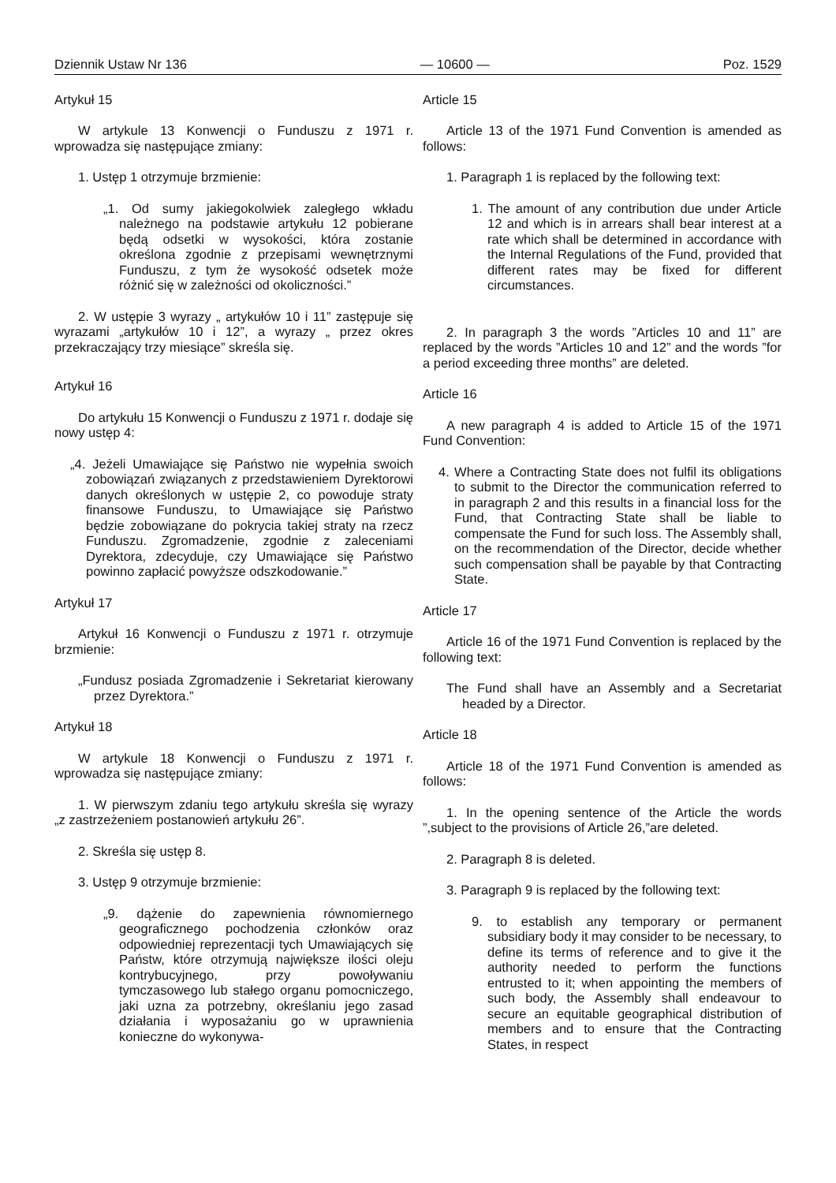Dziennik Ustaw Nr 136 — 10600 — Poz. 1529
Artykuł 15
W artykule 13 Konwencji o Funduszu z 1971 r. wprowadza się następujące zmiany:
1. Ustęp 1 otrzymuje brzmienie:
„1. Od sumy jakiegokolwiek zaległego wkładu należnego na podstawie artykułu 12 pobierane będą odsetki w wysokości, która zostanie określona zgodnie z przepisami wewnętrznymi Funduszu, z tym że wysokość odsetek może różnić się w zależności od okoliczności.”
2. W ustępie 3 wyrazy „ artykułów 10 i 11” zastępuje się wyrazami „artykułów 10 i 12”, a wyrazy „ przez okres przekraczający trzy miesiące” skreśla się.
Artykuł 16
Do artykułu 15 Konwencji o Funduszu z 1971 r. dodaje się nowy ustęp 4:
„4. Jeżeli Umawiające się Państwo nie wypełnia swoich zobowiązań związanych z przedstawieniem Dyrektorowi danych określonych w ustępie 2, co powoduje straty finansowe Funduszu, to Umawiające się Państwo będzie zobowiązane do pokrycia takiej straty na rzecz Funduszu. Zgromadzenie, zgodnie z zaleceniami Dyrektora, zdecyduje, czy Umawiające się Państwo powinno zapłacić powyższe odszkodowanie.”
Artykuł 17
Artykuł 16 Konwencji o Funduszu z 1971 r. otrzymuje brzmienie:
„Fundusz posiada Zgromadzenie i Sekretariat kierowany przez Dyrektora.”
Artykuł 18
W artykule 18 Konwencji o Funduszu z 1971 r. wprowadza się następujące zmiany:
1. W pierwszym zdaniu tego artykułu skreśla się wyrazy „z zastrzeżeniem postanowień artykułu 26”.
2. Skreśla się ustęp 8.
3. Ustęp 9 otrzymuje brzmienie:
„9. dążenie do zapewnienia równomiernego geograficznego pochodzenia członków oraz odpowiedniej reprezentacji tych Umawiających się Państw, które otrzymują największe ilości oleju kontrybucyjnego, przy powoływaniu tymczasowego lub stałego organu pomocniczego, jaki uzna za potrzebny, określaniu jego zasad działania i wyposażaniu go w uprawnienia konieczne do wykonywa-
Article 15
Article 13 of the 1971 Fund Convention is amended as follows:
1. Paragraph 1 is replaced by the following text:
1. The amount of any contribution due under Article 12 and which is in arrears shall bear interest at a rate which shall be determined in accordance with the Internal Regulations of the Fund, provided that different rates may be fixed for different circumstances.
2. In paragraph 3 the words ”Articles 10 and 11” are replaced by the words ”Articles 10 and 12” and the words ”for a period exceeding three months” are deleted.
Article 16
A new paragraph 4 is added to Article 15 of the 1971 Fund Convention:
4. Where a Contracting State does not fulfil its obligations to submit to the Director the communication referred to in paragraph 2 and this results in a financial loss for the Fund, that Contracting State shall be liable to compensate the Fund for such loss. The Assembly shall, on the recommendation of the Director, decide whether such compensation shall be payable by that Contracting State.
Article 17
Article 16 of the 1971 Fund Convention is replaced by the following text:
The Fund shall have an Assembly and a Secretariat headed by a Director.
Article 18
Article 18 of the 1971 Fund Convention is amended as follows:
1. In the opening sentence of the Article the words ”,subject to the provisions of Article 26,”are deleted.
2. Paragraph 8 is deleted.
3. Paragraph 9 is replaced by the following text:
9. to establish any temporary or permanent subsidiary body it may consider to be necessary, to define its terms of reference and to give it the authority needed to perform the functions entrusted to it; when appointing the members of such body, the Assembly shall endeavour to secure an equitable geographical distribution of members and to ensure that the Contracting States, in respect